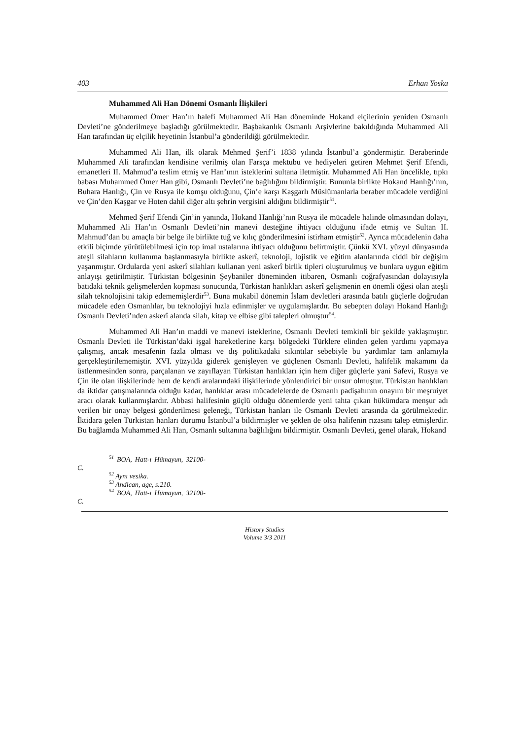403 Erhan Yoska
Muhammed Ali Han Dönemi Osmanlı İlişkileri
Muhammed Ömer Han’ın halefi Muhammed Ali Han döneminde Hokand elçilerinin yeniden Osmanlı Devleti’ne gönderilmeye başladığı görülmektedir. Başbakanlık Osmanlı Arşivlerine bakıldığında Muhammed Ali Han tarafından üç elçilik heyetinin İstanbul’a gönderildiği görülmektedir.
Muhammed Ali Han, ilk olarak Mehmed Şerif’i 1838 yılında İstanbul’a göndermiştir. Beraberinde Muhammed Ali tarafından kendisine verilmiş olan Farsça mektubu ve hediyeleri getiren Mehmet Şerif Efendi, emanetleri II. Mahmud’a teslim etmiş ve Han’ının isteklerini sultana iletmiştir. Muhammed Ali Han öncelikle, tıpkı babası Muhammed Ömer Han gibi, Osmanlı Devleti’ne bağlılığını bildirmiştir. Bununla birlikte Hokand Hanlığı’nın, Buhara Hanlığı, Çin ve Rusya ile komşu olduğunu, Çin’e karşı Kaşgarlı Müslümanlarla beraber mücadele verdiğini ve Çin’den Kaşgar ve Hoten dahil diğer altı şehrin vergisini aldığını bildirmiştir<sup>51</sup>.
Mehmed Şerif Efendi Çin’in yanında, Hokand Hanlığı’nın Rusya ile mücadele halinde olmasından dolayı, Muhammed Ali Han’ın Osmanlı Devleti’nin manevi desteğine ihtiyacı olduğunu ifade etmiş ve Sultan II. Mahmud’dan bu amaçla bir belge ile birlikte tuğ ve kılıç gönderilmesini istirham etmiştir<sup>52</sup>. Ayrıca mücadelenin daha etkili biçimde yürütülebilmesi için top imal ustalarına ihtiyacı olduğunu belirtmiştir. Çünkü XVI. yüzyıl dünyasında ateşli silahların kullanıma başlanmasıyla birlikte askerî, teknoloji, lojistik ve eğitim alanlarında ciddi bir değişim yaşanmıştır. Ordularda yeni askerî silahları kullanan yeni askerî birlik tipleri oluşturulmuş ve bunlara uygun eğitim anlayışı getirilmiştir. Türkistan bölgesinin Şeybaniler döneminden itibaren, Osmanlı coğrafyasından dolayısıyla batıdaki teknik gelişmelerden kopması sonucunda, Türkistan hanlıkları askerî gelişmenin en önemli öğesi olan ateşli silah teknolojisini takip edememişlerdir<sup>53</sup>. Buna mukabil dönemin İslam devletleri arasında batılı güçlerle doğrudan mücadele eden Osmanlılar, bu teknolojiyi hızla edinmişler ve uygulamışlardır. Bu sebepten dolayı Hokand Hanlığı Osmanlı Devleti’nden askerî alanda silah, kitap ve elbise gibi talepleri olmuştur<sup>54</sup>.
Muhammed Ali Han’ın maddi ve manevi isteklerine, Osmanlı Devleti temkinli bir şekilde yaklaşmıştır. Osmanlı Devleti ile Türkistan’daki işgal hareketlerine karşı bölgedeki Türklere elinden gelen yardımı yapmaya çalışmış, ancak mesafenin fazla olması ve dış politikadaki sıkıntılar sebebiyle bu yardımlar tam anlamıyla gerçekleştirilememiştir. XVI. yüzyılda giderek genişleyen ve güçlenen Osmanlı Devleti, halifelik makamını da üstlenmesinden sonra, parçalanan ve zayıflayan Türkistan hanlıkları için hem diğer güçlerle yani Safevi, Rusya ve Çin ile olan ilişkilerinde hem de kendi aralarındaki ilişkilerinde yönlendirici bir unsur olmuştur. Türkistan hanlıkları da iktidar çatışmalarında olduğu kadar, hanlıklar arası mücadelelerde de Osmanlı padişahının onayını bir meşruiyet aracı olarak kullanmışlardır. Abbasi halifesinin güçlü olduğu dönemlerde yeni tahta çıkan hükümdara menşur adı verilen bir onay belgesi gönderilmesi geleneği, Türkistan hanları ile Osmanlı Devleti arasında da görülmektedir. İktidara gelen Türkistan hanları durumu İstanbul’a bildirmişler ve şeklen de olsa halifenin rızasını talep etmişlerdir. Bu bağlamda Muhammed Ali Han, Osmanlı sultanına bağlılığını bildirmiştir. Osmanlı Devleti, genel olarak, Hokand
<sup>51</sup> BOA, Hatt-ı Hümayun, 32100-C.
<sup>52</sup> Aynı vesika.
<sup>53</sup> Andican, age, s.210.
<sup>54</sup> BOA, Hatt-ı Hümayun, 32100-C.
History Studies
Volume 3/3 2011